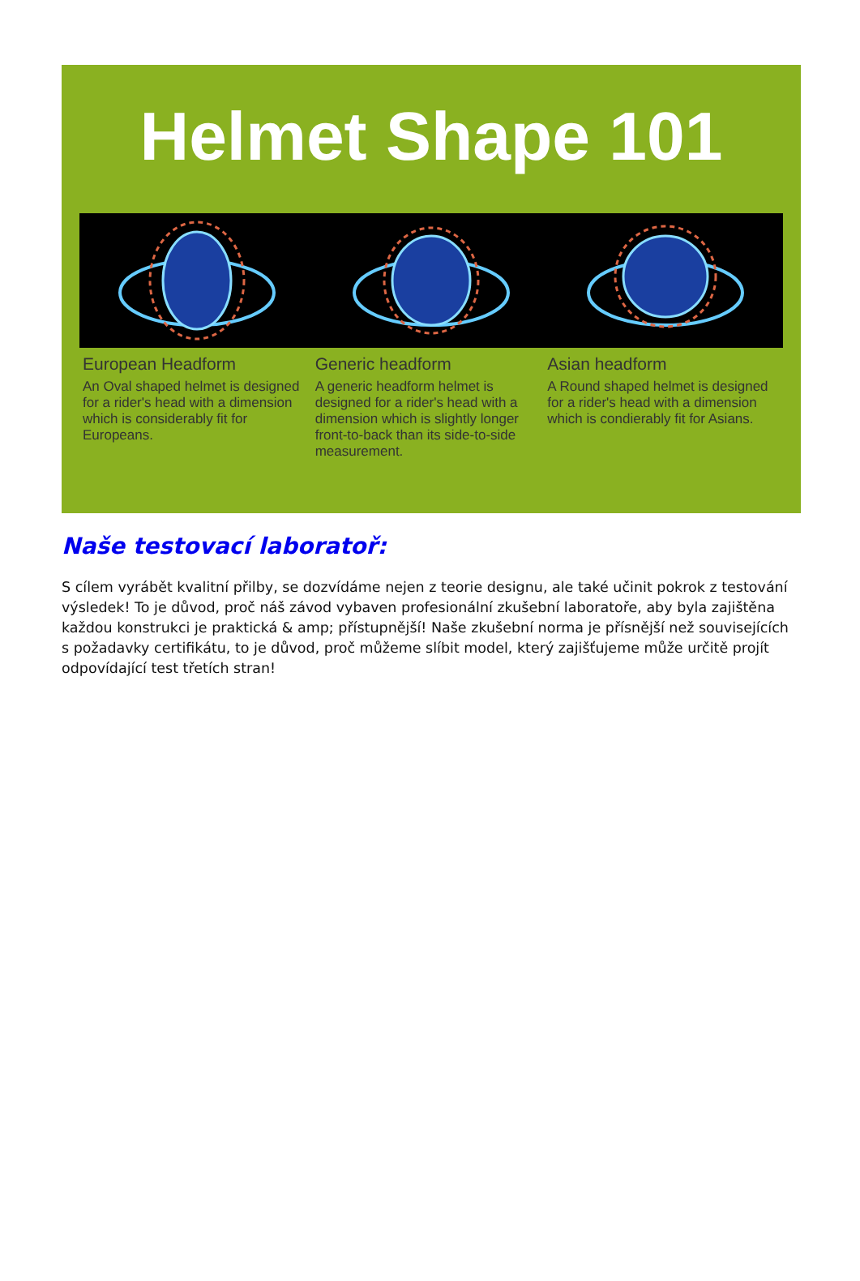Helmet Shape 101
European Headform
An Oval shaped helmet is designed for a rider's head with a dimension which is considerably fit for Europeans.
Generic headform
A generic headform helmet is designed for a rider's head with a dimension which is slightly longer front-to-back than its side-to-side measurement.
Asian headform
A Round shaped helmet is designed for a rider's head with a dimension which is condierably fit for Asians.
Naše testovací laboratoř:
S cílem vyrábět kvalitní přilby, se dozvídáme nejen z teorie designu, ale také učinit pokrok z testování výsledek! To je důvod, proč náš závod vybaven profesionální zkušební laboratoře, aby byla zajištěna každou konstrukci je praktická & amp; přístupnější! Naše zkušební norma je přísnější než souvisejících s požadavky certifikátu, to je důvod, proč můžeme slíbit model, který zajišťujeme může určitě projít odpovídající test třetích stran!